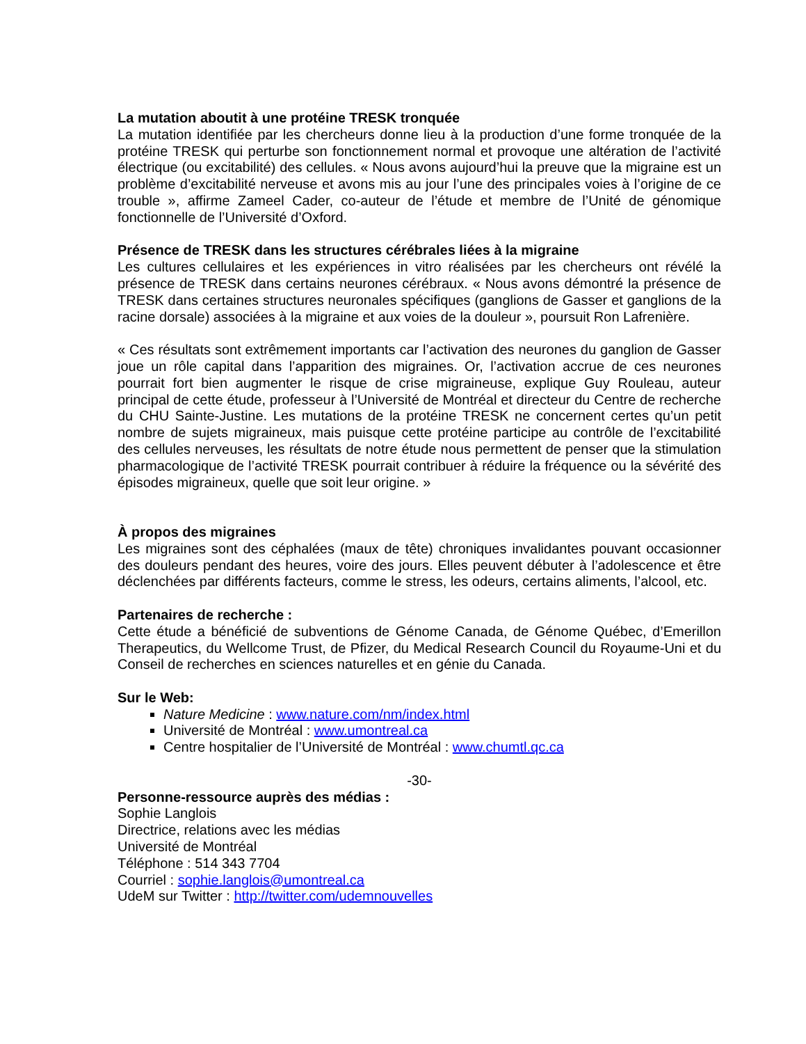La mutation aboutit à une protéine TRESK tronquée
La mutation identifiée par les chercheurs donne lieu à la production d’une forme tronquée de la protéine TRESK qui perturbe son fonctionnement normal et provoque une altération de l’activité électrique (ou excitabilité) des cellules. « Nous avons aujourd’hui la preuve que la migraine est un problème d’excitabilité nerveuse et avons mis au jour l’une des principales voies à l’origine de ce trouble », affirme Zameel Cader, co-auteur de l’étude et membre de l’Unité de génomique fonctionnelle de l’Université d’Oxford.
Présence de TRESK dans les structures cérébrales liées à la migraine
Les cultures cellulaires et les expériences in vitro réalisées par les chercheurs ont révélé la présence de TRESK dans certains neurones cérébraux. « Nous avons démontré la présence de TRESK dans certaines structures neuronales spécifiques (ganglions de Gasser et ganglions de la racine dorsale) associées à la migraine et aux voies de la douleur », poursuit Ron Lafrenière.
« Ces résultats sont extrêmement importants car l’activation des neurones du ganglion de Gasser joue un rôle capital dans l’apparition des migraines. Or, l’activation accrue de ces neurones pourrait fort bien augmenter le risque de crise migraineuse, explique Guy Rouleau, auteur principal de cette étude, professeur à l’Université de Montréal et directeur du Centre de recherche du CHU Sainte-Justine. Les mutations de la protéine TRESK ne concernent certes qu’un petit nombre de sujets migraineux, mais puisque cette protéine participe au contrôle de l’excitabilité des cellules nerveuses, les résultats de notre étude nous permettent de penser que la stimulation pharmacologique de l’activité TRESK pourrait contribuer à réduire la fréquence ou la sévérité des épisodes migraineux, quelle que soit leur origine. »
À propos des migraines
Les migraines sont des céphalées (maux de tête) chroniques invalidantes pouvant occasionner des douleurs pendant des heures, voire des jours. Elles peuvent débuter à l’adolescence et être déclenchées par différents facteurs, comme le stress, les odeurs, certains aliments, l’alcool, etc.
Partenaires de recherche :
Cette étude a bénéficié de subventions de Génome Canada, de Génome Québec, d’Emerillon Therapeutics, du Wellcome Trust, de Pfizer, du Medical Research Council du Royaume-Uni et du Conseil de recherches en sciences naturelles et en génie du Canada.
Sur le Web:
Nature Medicine : www.nature.com/nm/index.html
Université de Montréal : www.umontreal.ca
Centre hospitalier de l’Université de Montréal : www.chumtl.qc.ca
-30-
Personne-ressource auprès des médias :
Sophie Langlois
Directrice, relations avec les médias
Université de Montréal
Téléphone : 514 343 7704
Courriel : sophie.langlois@umontreal.ca
UdeM sur Twitter : http://twitter.com/udemnouvelles